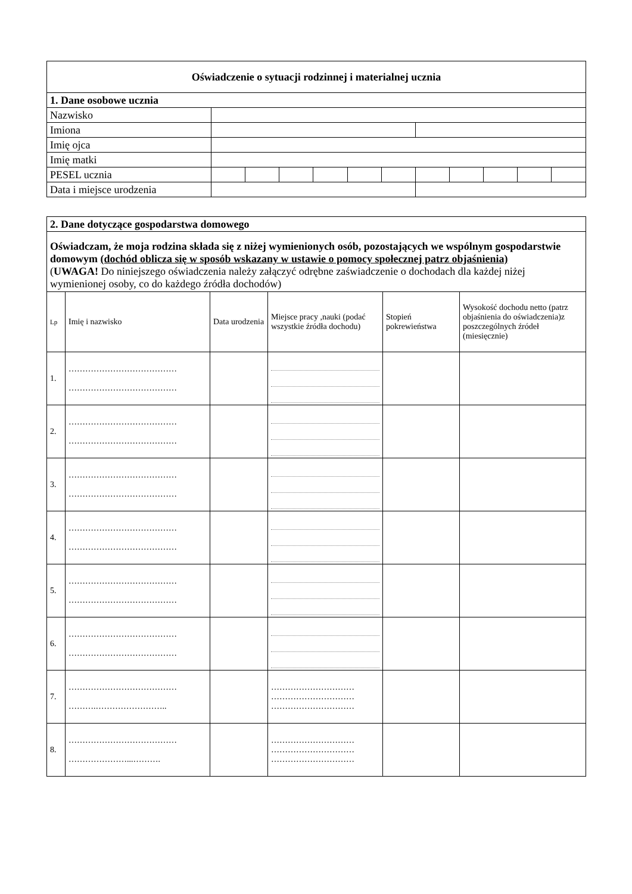| Oświadczenie o sytuacji rodzinnej i materialnej ucznia | | | | | | | | | | | |
| 1. Dane osobowe ucznia | | | | | | | | | | | |
| Nazwisko | | | | | | | | | | | |
| Imiona | | | | | | | | | | | |
| Imię ojca | | | | | | | | | | | |
| Imię matki | | | | | | | | | | | |
| PESEL ucznia | | | | | | | | | | | |
| Data i miejsce urodzenia | | | | | | | | | | | |
| 2. Dane dotyczące gospodarstwa domowego | | | | | |
| Oświadczam, że moja rodzina składa się z niżej wymienionych osób, pozostających we wspólnym gospodarstwie domowym (dochód oblicza się w sposób wskazany w ustawie o pomocy społecznej patrz objaśnienia) ( UWAGA! Do niniejszego oświadczenia należy załączyć odrębne zaświadczenie o dochodach dla każdej niżej wymienionej osoby, co do każdego źródła dochodów) | | | | | |
| Lp | Imię i nazwisko | Data urodzenia | Miejsce pracy ,nauki (podać wszystkie źródła dochodu) | Stopień pokrewieństwa | Wysokość dochodu netto (patrz objaśnienia do oświadczenia)z poszczególnych źródeł (miesięcznie) |
| 1. | ………………………………… ………………………………… | | | | |
| 2. | ………………………………… ………………………………… | | | | |
| 3. | ………………………………… ………………………………… | | | | |
| 4. | ………………………………… ………………………………… | | | | |
| 5. | ………………………………… ………………………………… | | | | |
| 6. | ………………………………… ………………………………… | | | | |
| 7. | ………………………………… ……….…………………….. | | ………………………… ………………………… ………………………… | | |
| 8. | ………………………………… …………………...………. | | ………………………… ………………………… ………………………… | | |